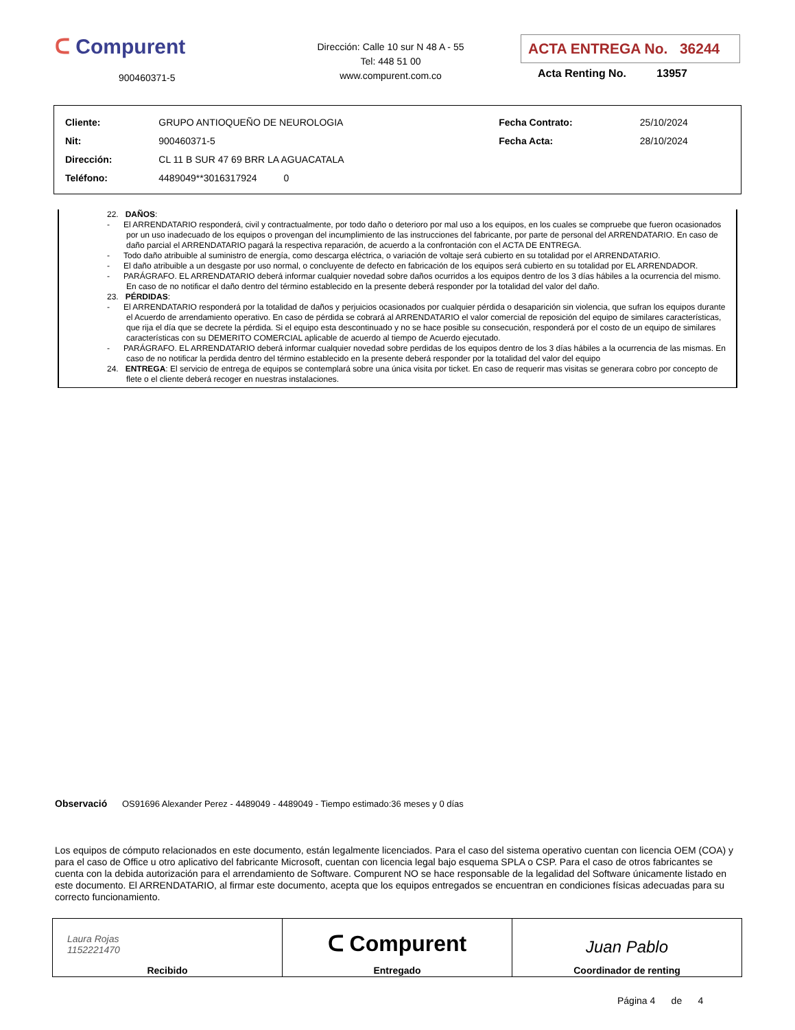ᑕ Compurent
900460371-5
Dirección: Calle 10 sur N 48 A - 55
Tel: 448 51 00
www.compurent.com.co
ACTA ENTREGA No. 36244
Acta Renting No. 13957
| Cliente: | GRUPO ANTIOQUEÑO DE NEUROLOGIA | Fecha Contrato: | 25/10/2024 |
| Nit: | 900460371-5 | Fecha Acta: | 28/10/2024 |
| Dirección: | CL 11 B SUR 47 69 BRR LA AGUACATALA | | |
| Teléfono: | 4489049**3016317924 0 | | |
22. DAÑOS:
- El ARRENDATARIO responderá, civil y contractualmente, por todo daño o deterioro por mal uso a los equipos, en los cuales se compruebe que fueron ocasionados por un uso inadecuado de los equipos o provengan del incumplimiento de las instrucciones del fabricante, por parte de personal del ARRENDATARIO. En caso de daño parcial el ARRENDATARIO pagará la respectiva reparación, de acuerdo a la confrontación con el ACTA DE ENTREGA.
- Todo daño atribuible al suministro de energía, como descarga eléctrica, o variación de voltaje será cubierto en su totalidad por el ARRENDATARIO.
- El daño atribuible a un desgaste por uso normal, o concluyente de defecto en fabricación de los equipos será cubierto en su totalidad por EL ARRENDADOR.
- PARÁGRAFO. EL ARRENDATARIO deberá informar cualquier novedad sobre daños ocurridos a los equipos dentro de los 3 días hábiles a la ocurrencia del mismo. En caso de no notificar el daño dentro del término establecido en la presente deberá responder por la totalidad del valor del daño.
23. PÉRDIDAS:
- El ARRENDATARIO responderá por la totalidad de daños y perjuicios ocasionados por cualquier pérdida o desaparición sin violencia, que sufran los equipos durante el Acuerdo de arrendamiento operativo. En caso de pérdida se cobrará al ARRENDATARIO el valor comercial de reposición del equipo de similares características, que rija el día que se decrete la pérdida. Si el equipo esta descontinuado y no se hace posible su consecución, responderá por el costo de un equipo de similares características con su DEMERITO COMERCIAL aplicable de acuerdo al tiempo de Acuerdo ejecutado.
- PARÁGRAFO. EL ARRENDATARIO deberá informar cualquier novedad sobre perdidas de los equipos dentro de los 3 días hábiles a la ocurrencia de las mismas. En caso de no notificar la perdida dentro del término establecido en la presente deberá responder por la totalidad del valor del equipo
24. ENTREGA: El servicio de entrega de equipos se contemplará sobre una única visita por ticket. En caso de requerir mas visitas se generara cobro por concepto de flete o el cliente deberá recoger en nuestras instalaciones.
Observació OS91696 Alexander Perez - 4489049 - 4489049 - Tiempo estimado:36 meses y 0 días
Los equipos de cómputo relacionados en este documento, están legalmente licenciados. Para el caso del sistema operativo cuentan con licencia OEM (COA) y para el caso de Office u otro aplicativo del fabricante Microsoft, cuentan con licencia legal bajo esquema SPLA o CSP. Para el caso de otros fabricantes se cuenta con la debida autorización para el arrendamiento de Software. Compurent NO se hace responsable de la legalidad del Software únicamente listado en este documento. El ARRENDATARIO, al firmar este documento, acepta que los equipos entregados se encuentran en condiciones físicas adecuadas para su correcto funcionamiento.
| Laura Rojas 1152221470 Recibido | ᑕ Compurent Entregado | Juan Pablo Coordinador de renting |
Página 4 de 4